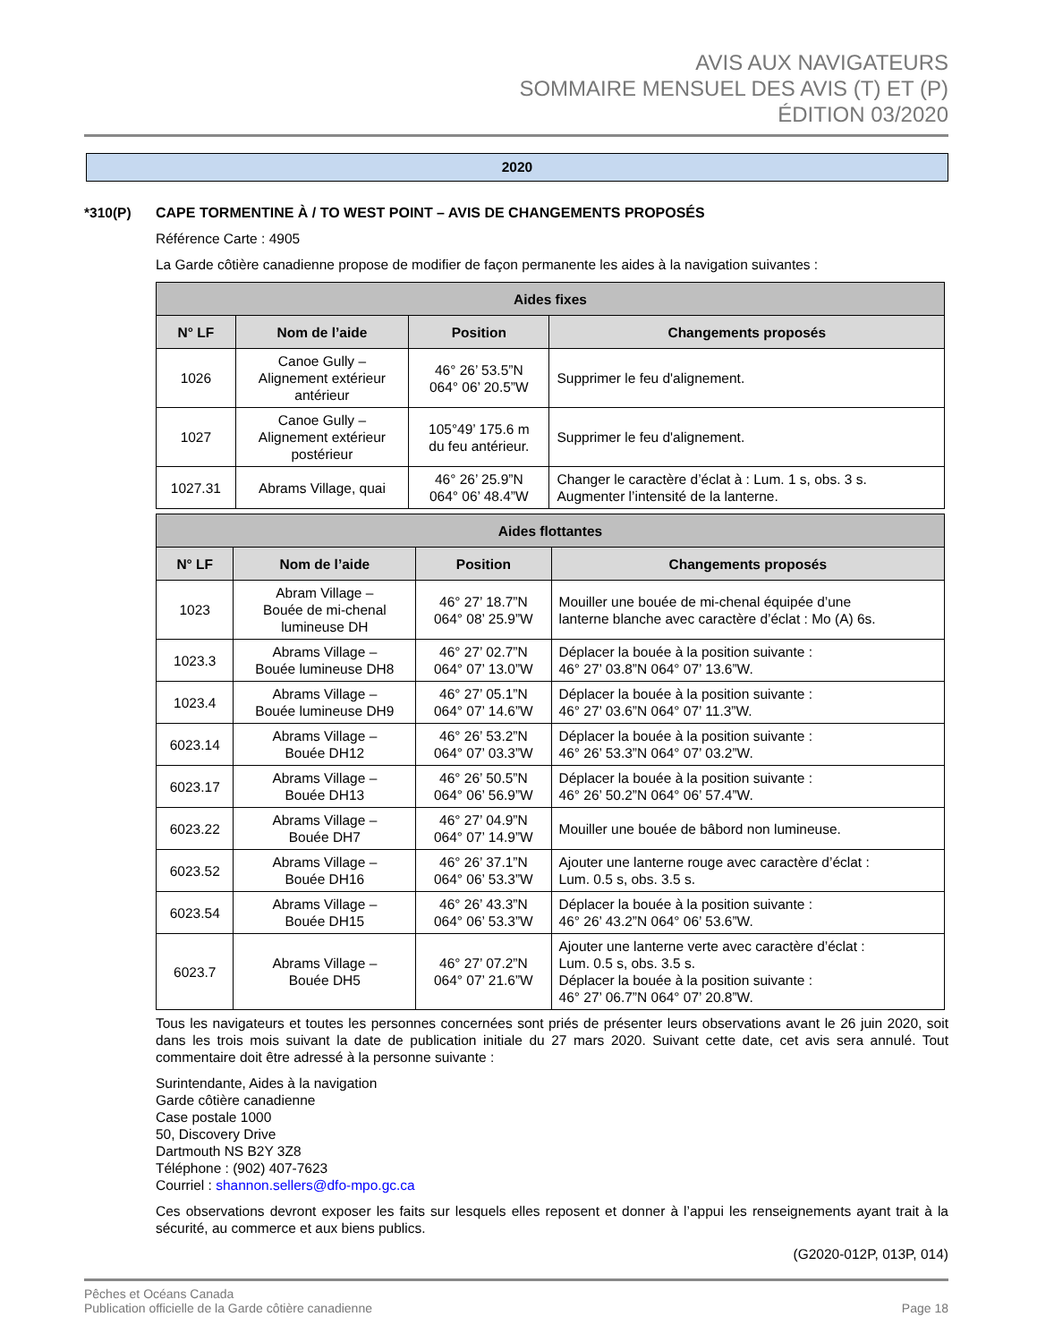AVIS AUX NAVIGATEURS
SOMMAIRE MENSUEL DES AVIS (T) ET (P)
ÉDITION 03/2020
2020
*310(P) CAPE TORMENTINE À / TO WEST POINT – AVIS DE CHANGEMENTS PROPOSÉS
Référence Carte : 4905
La Garde côtière canadienne propose de modifier de façon permanente les aides à la navigation suivantes :
| Aides fixes | | | |
| --- | --- | --- | --- |
| N° LF | Nom de l’aide | Position | Changements proposés |
| 1026 | Canoe Gully – Alignement extérieur antérieur | 46° 26’ 53.5”N 064° 06’ 20.5”W | Supprimer le feu d'alignement. |
| 1027 | Canoe Gully – Alignement extérieur postérieur | 105°49’ 175.6 m du feu antérieur. | Supprimer le feu d'alignement. |
| 1027.31 | Abrams Village, quai | 46° 26’ 25.9”N 064° 06’ 48.4”W | Changer le caractère d’éclat à : Lum. 1 s, obs. 3 s. Augmenter l’intensité de la lanterne. |
| Aides flottantes | | | |
| --- | --- | --- | --- |
| N° LF | Nom de l’aide | Position | Changements proposés |
| 1023 | Abram Village – Bouée de mi-chenal lumineuse DH | 46° 27’ 18.7”N 064° 08’ 25.9”W | Mouiller une bouée de mi-chenal équipée d’une lanterne blanche avec caractère d’éclat : Mo (A) 6s. |
| 1023.3 | Abrams Village – Bouée lumineuse DH8 | 46° 27’ 02.7”N 064° 07’ 13.0”W | Déplacer la bouée à la position suivante : 46° 27’ 03.8”N 064° 07’ 13.6”W. |
| 1023.4 | Abrams Village – Bouée lumineuse DH9 | 46° 27’ 05.1”N 064° 07’ 14.6”W | Déplacer la bouée à la position suivante : 46° 27’ 03.6”N 064° 07’ 11.3”W. |
| 6023.14 | Abrams Village – Bouée DH12 | 46° 26’ 53.2”N 064° 07’ 03.3”W | Déplacer la bouée à la position suivante : 46° 26’ 53.3”N 064° 07’ 03.2”W. |
| 6023.17 | Abrams Village – Bouée DH13 | 46° 26’ 50.5”N 064° 06’ 56.9”W | Déplacer la bouée à la position suivante : 46° 26’ 50.2”N 064° 06’ 57.4”W. |
| 6023.22 | Abrams Village – Bouée DH7 | 46° 27’ 04.9”N 064° 07’ 14.9”W | Mouiller une bouée de bâbord non lumineuse. |
| 6023.52 | Abrams Village – Bouée DH16 | 46° 26’ 37.1”N 064° 06’ 53.3”W | Ajouter une lanterne rouge avec caractère d’éclat : Lum. 0.5 s, obs. 3.5 s. |
| 6023.54 | Abrams Village – Bouée DH15 | 46° 26’ 43.3”N 064° 06’ 53.3”W | Déplacer la bouée à la position suivante : 46° 26’ 43.2”N 064° 06’ 53.6”W. |
| 6023.7 | Abrams Village – Bouée DH5 | 46° 27’ 07.2”N 064° 07’ 21.6”W | Ajouter une lanterne verte avec caractère d’éclat : Lum. 0.5 s, obs. 3.5 s. Déplacer la bouée à la position suivante : 46° 27’ 06.7”N 064° 07’ 20.8”W. |
Tous les navigateurs et toutes les personnes concernées sont priés de présenter leurs observations avant le 26 juin 2020, soit dans les trois mois suivant la date de publication initiale du 27 mars 2020. Suivant cette date, cet avis sera annulé. Tout commentaire doit être adressé à la personne suivante :
Surintendante, Aides à la navigation
Garde côtière canadienne
Case postale 1000
50, Discovery Drive
Dartmouth NS B2Y 3Z8
Téléphone : (902) 407-7623
Courriel : shannon.sellers@dfo-mpo.gc.ca
Ces observations devront exposer les faits sur lesquels elles reposent et donner à l’appui les renseignements ayant trait à la sécurité, au commerce et aux biens publics.
(G2020-012P, 013P, 014)
Pêches et Océans Canada
Publication officielle de la Garde côtière canadienne
Page 18